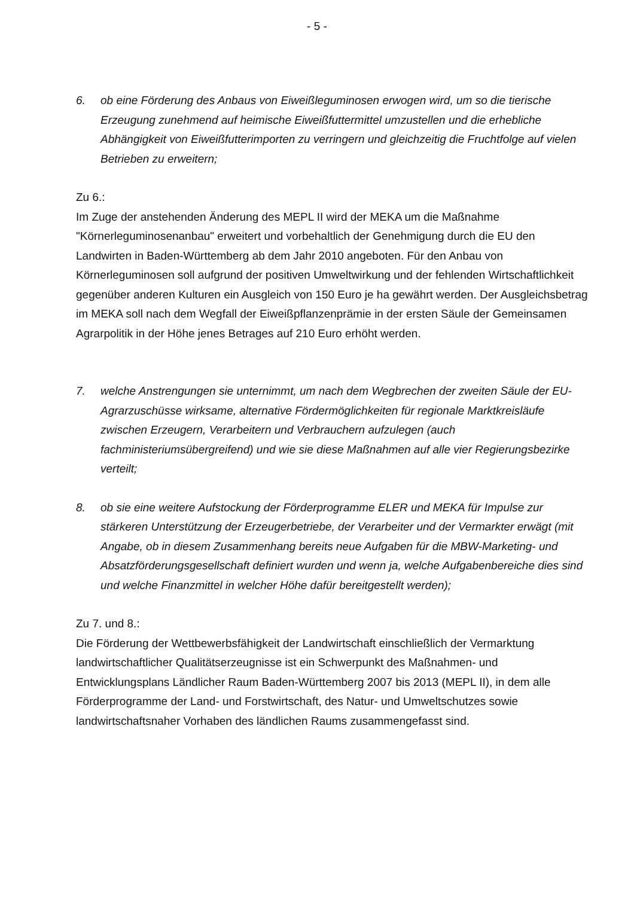- 5 -
6. ob eine Förderung des Anbaus von Eiweißleguminosen erwogen wird, um so die tierische Erzeugung zunehmend auf heimische Eiweißfuttermittel umzustellen und die erhebliche Abhängigkeit von Eiweißfutterimporten zu verringern und gleichzeitig die Fruchtfolge auf vielen Betrieben zu erweitern;
Zu 6.:
Im Zuge der anstehenden Änderung des MEPL II wird der MEKA um die Maßnahme "Körnerleguminosenanbau" erweitert und vorbehaltlich der Genehmigung durch die EU den Landwirten in Baden-Württemberg ab dem Jahr 2010 angeboten. Für den Anbau von Körnerleguminosen soll aufgrund der positiven Umweltwirkung und der fehlenden Wirtschaftlichkeit gegenüber anderen Kulturen ein Ausgleich von 150 Euro je ha gewährt werden. Der Ausgleichsbetrag im MEKA soll nach dem Wegfall der Eiweißpflanzenprämie in der ersten Säule der Gemeinsamen Agrarpolitik in der Höhe jenes Betrages auf 210 Euro erhöht werden.
7. welche Anstrengungen sie unternimmt, um nach dem Wegbrechen der zweiten Säule der EU-Agrarzuschüsse wirksame, alternative Fördermöglichkeiten für regionale Marktkreisläufe zwischen Erzeugern, Verarbeitern und Verbrauchern aufzulegen (auch fachministeriumsübergreifend) und wie sie diese Maßnahmen auf alle vier Regierungsbezirke verteilt;
8. ob sie eine weitere Aufstockung der Förderprogramme ELER und MEKA für Impulse zur stärkeren Unterstützung der Erzeugerbetriebe, der Verarbeiter und der Vermarkter erwägt (mit Angabe, ob in diesem Zusammenhang bereits neue Aufgaben für die MBW-Marketing- und Absatzförderungsgesellschaft definiert wurden und wenn ja, welche Aufgabenbereiche dies sind und welche Finanzmittel in welcher Höhe dafür bereitgestellt werden);
Zu 7. und 8.:
Die Förderung der Wettbewerbsfähigkeit der Landwirtschaft einschließlich der Vermarktung landwirtschaftlicher Qualitätserzeugnisse ist ein Schwerpunkt des Maßnahmen- und Entwicklungsplans Ländlicher Raum Baden-Württemberg 2007 bis 2013 (MEPL II), in dem alle Förderprogramme der Land- und Forstwirtschaft, des Natur- und Umweltschutzes sowie landwirtschaftsnaher Vorhaben des ländlichen Raums zusammengefasst sind.